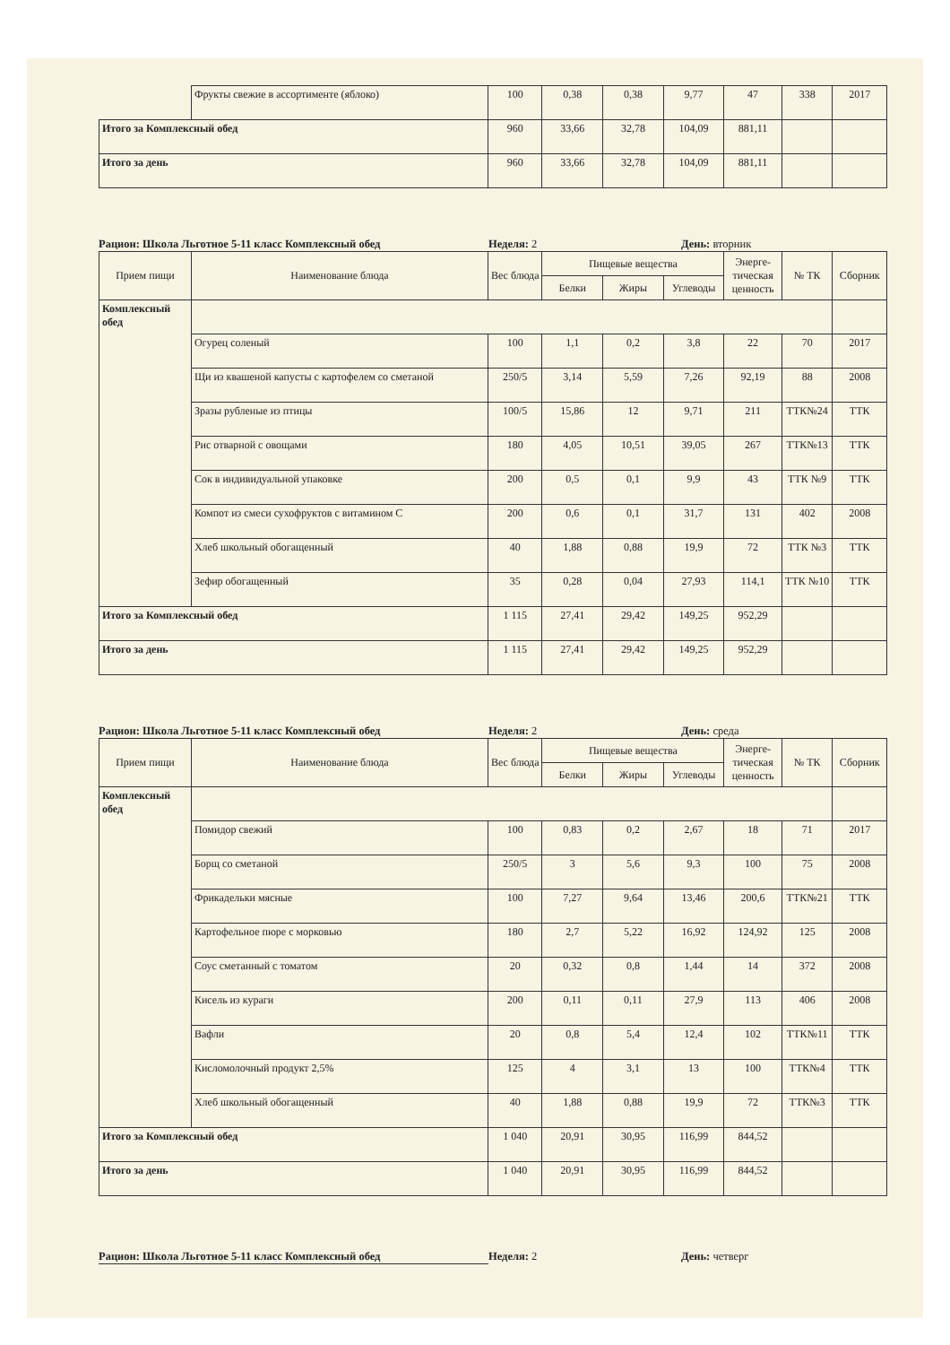| | Фрукты свежие в ассортименте (яблоко) | 100 | 0,38 | 0,38 | 9,77 | 47 | 338 | 2017 |
| Итого за Комплексный обед | | 960 | 33,66 | 32,78 | 104,09 | 881,11 | | |
| Итого за день | | 960 | 33,66 | 32,78 | 104,09 | 881,11 | | |
Рацион: Школа Льготное 5-11 класс Комплексный обед Неделя: 2 День: вторник
| Прием пищи | Наименование блюда | Вес блюда | Пищевые вещества | | | Энерге-тическая ценность | № ТК | Сборник |
| --- | --- | --- | --- | --- | --- | --- | --- | --- |
| | | | Белки | Жиры | Углеводы | | | |
| Комплексный обед | | | | | | | | |
| | Огурец соленый | 100 | 1,1 | 0,2 | 3,8 | 22 | 70 | 2017 |
| | Щи из квашеной капусты с картофелем со сметаной | 250/5 | 3,14 | 5,59 | 7,26 | 92,19 | 88 | 2008 |
| | Зразы рубленые из птицы | 100/5 | 15,86 | 12 | 9,71 | 211 | ТТК№24 | ТТК |
| | Рис отварной с овощами | 180 | 4,05 | 10,51 | 39,05 | 267 | ТТК№13 | ТТК |
| | Сок в индивидуальной упаковке | 200 | 0,5 | 0,1 | 9,9 | 43 | ТТК №9 | ТТК |
| | Компот из смеси сухофруктов с витамином С | 200 | 0,6 | 0,1 | 31,7 | 131 | 402 | 2008 |
| | Хлеб школьный обогащенный | 40 | 1,88 | 0,88 | 19,9 | 72 | ТТК №3 | ТТК |
| | Зефир обогащенный | 35 | 0,28 | 0,04 | 27,93 | 114,1 | ТТК №10 | ТТК |
| Итого за Комплексный обед | | 1 115 | 27,41 | 29,42 | 149,25 | 952,29 | | |
| Итого за день | | 1 115 | 27,41 | 29,42 | 149,25 | 952,29 | | |
Рацион: Школа Льготное 5-11 класс Комплексный обед Неделя: 2 День: среда
| Прием пищи | Наименование блюда | Вес блюда | Пищевые вещества | | | Энерге-тическая ценность | № ТК | Сборник |
| --- | --- | --- | --- | --- | --- | --- | --- | --- |
| | | | Белки | Жиры | Углеводы | | | |
| Комплексный обед | | | | | | | | |
| | Помидор свежий | 100 | 0,83 | 0,2 | 2,67 | 18 | 71 | 2017 |
| | Борщ со сметаной | 250/5 | 3 | 5,6 | 9,3 | 100 | 75 | 2008 |
| | Фрикадельки мясные | 100 | 7,27 | 9,64 | 13,46 | 200,6 | ТТК№21 | ТТК |
| | Картофельное пюре с морковью | 180 | 2,7 | 5,22 | 16,92 | 124,92 | 125 | 2008 |
| | Соус сметанный с томатом | 20 | 0,32 | 0,8 | 1,44 | 14 | 372 | 2008 |
| | Кисель из кураги | 200 | 0,11 | 0,11 | 27,9 | 113 | 406 | 2008 |
| | Вафли | 20 | 0,8 | 5,4 | 12,4 | 102 | ТТК№11 | ТТК |
| | Кисломолочный продукт 2,5% | 125 | 4 | 3,1 | 13 | 100 | ТТК№4 | ТТК |
| | Хлеб школьный обогащенный | 40 | 1,88 | 0,88 | 19,9 | 72 | ТТК№3 | ТТК |
| Итого за Комплексный обед | | 1 040 | 20,91 | 30,95 | 116,99 | 844,52 | | |
| Итого за день | | 1 040 | 20,91 | 30,95 | 116,99 | 844,52 | | |
Рацион: Школа Льготное 5-11 класс Комплексный обед Неделя: 2 День: четверг